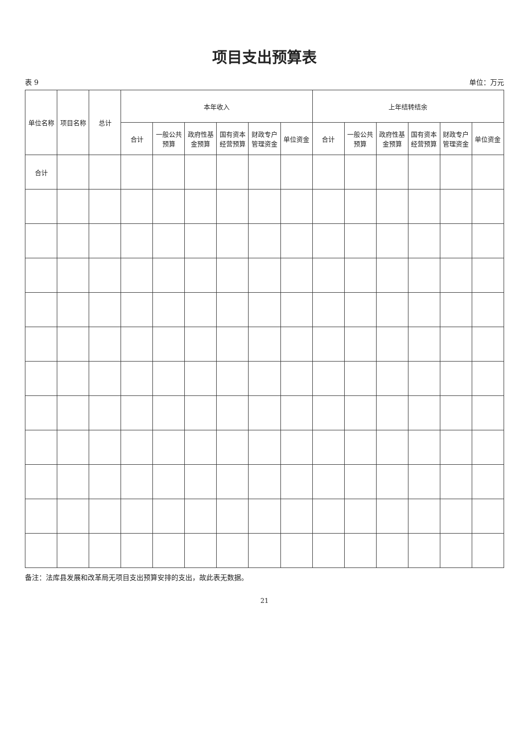项目支出预算表
表 9 单位：万元
| 单位名称 | 项目名称 | 总计 | 本年收入 | | | | | | 上年结转结余 | | | | | |
| --- | --- | --- | --- | --- | --- | --- | --- | --- | --- | --- | --- | --- | --- | --- |
| | | | 合计 | 一般公共预算 | 政府性基金预算 | 国有资本经营预算 | 财政专户管理资金 | 单位资金 | 合计 | 一般公共预算 | 政府性基金预算 | 国有资本经营预算 | 财政专户管理资金 | 单位资金 |
| 合计 | | | | | | | | | | | | | | |
备注：法库县发展和改革局无项目支出预算安排的支出，故此表无数据。
21